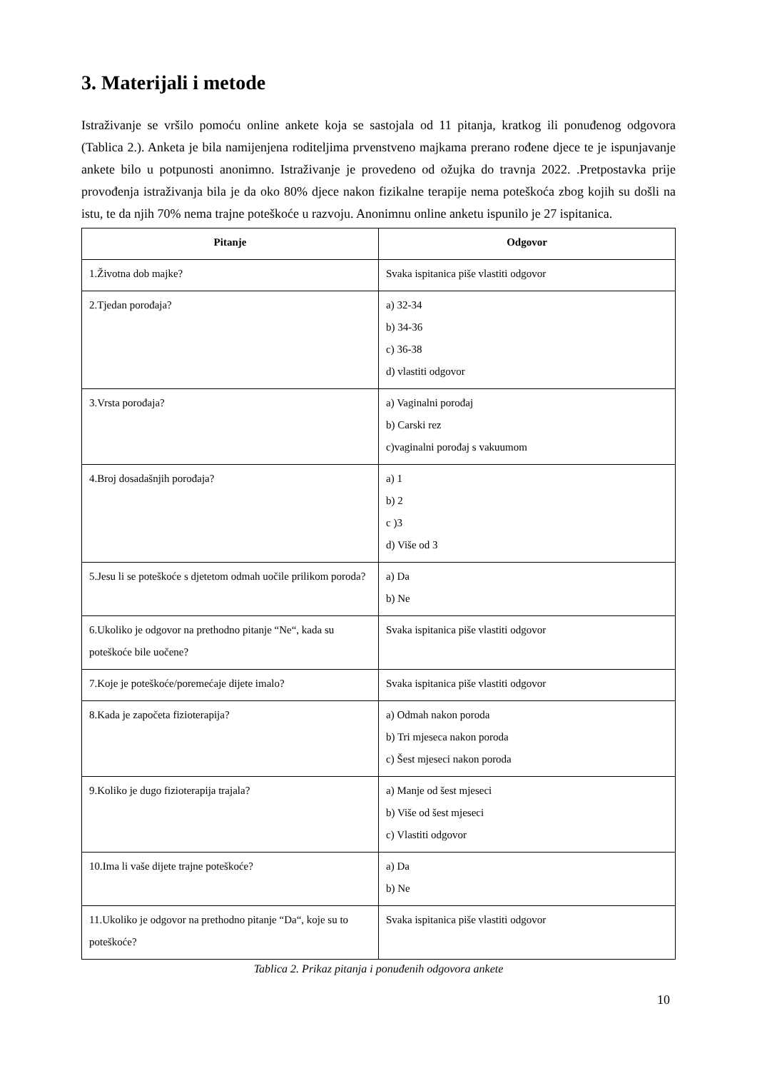3. Materijali i metode
Istraživanje se vršilo pomoću online ankete koja se sastojala od 11 pitanja, kratkog ili ponuđenog odgovora (Tablica 2.). Anketa je bila namijenjena roditeljima prvenstveno majkama prerano rođene djece te je ispunjavanje ankete bilo u potpunosti anonimno. Istraživanje je provedeno od ožujka do travnja 2022. .Pretpostavka prije provođenja istraživanja bila je da oko 80% djece nakon fizikalne terapije nema poteškoća zbog kojih su došli na istu, te da njih 70% nema trajne poteškoće u razvoju. Anonimnu online anketu ispunilo je 27 ispitanica.
| Pitanje | Odgovor |
| --- | --- |
| 1.Životna dob majke? | Svaka ispitanica piše vlastiti odgovor |
| 2.Tjedan porođaja? | a) 32-34 b) 34-36 c) 36-38 d) vlastiti odgovor |
| 3.Vrsta porođaja? | a) Vaginalni porođaj b) Carski rez c)vaginalni porođaj s vakuumom |
| 4.Broj dosadašnjih porođaja? | a) 1 b) 2 c )3 d) Više od 3 |
| 5.Jesu li se poteškoće s djetetom odmah uočile prilikom poroda? | a) Da b) Ne |
| 6.Ukoliko je odgovor na prethodno pitanje “Ne“, kada su poteškoće bile uočene? | Svaka ispitanica piše vlastiti odgovor |
| 7.Koje je poteškoće/poremećaje dijete imalo? | Svaka ispitanica piše vlastiti odgovor |
| 8.Kada je započeta fizioterapija? | a) Odmah nakon poroda b) Tri mjeseca nakon poroda c) Šest mjeseci nakon poroda |
| 9.Koliko je dugo fizioterapija trajala? | a) Manje od šest mjeseci b) Više od šest mjeseci c) Vlastiti odgovor |
| 10.Ima li vaše dijete trajne poteškoće? | a) Da b) Ne |
| 11.Ukoliko je odgovor na prethodno pitanje “Da“, koje su to poteškoće? | Svaka ispitanica piše vlastiti odgovor |
Tablica 2. Prikaz pitanja i ponuđenih odgovora ankete
10